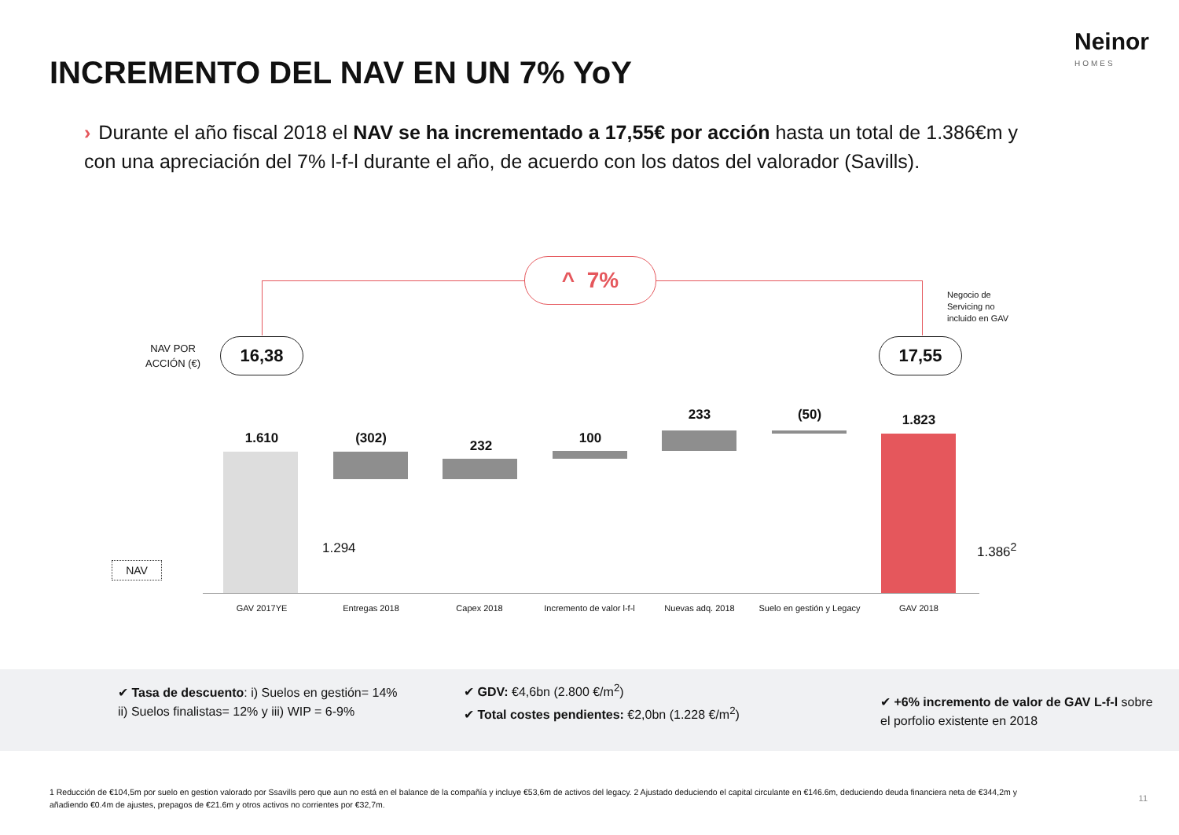Neinor
HOMES
INCREMENTO DEL NAV EN UN 7% YoY
› Durante el año fiscal 2018 el NAV se ha incrementado a 17,55€ por acción hasta un total de 1.386€m y con una apreciación del 7% l-f-l durante el año, de acuerdo con los datos del valorador (Savills).
^ 7%
Negocio de
Servicing no
incluido en GAV
NAV POR
ACCIÓN (€)
16,38 17,55
1.610 (302) 232 100
233 (50) 1.823
1.294 1.386<sup>2</sup>
NAV
GAV 2017YE Entregas 2018 Capex 2018
Incremento de valor l-f-l
Nuevas adq. 2018
Suelo en gestión y Legacy
GAV 2018
✔ Tasa de descuento: i) Suelos en gestión= 14% ii) Suelos finalistas= 12% y iii) WIP = 6-9%
✔ GDV: €4,6bn (2.800 €/m<sup>2</sup>)
✔ Total costes pendientes: €2,0bn (1.228 €/m<sup>2</sup>)
✔ +6% incremento de valor de GAV L-f-l sobre el porfolio existente en 2018
1 Reducción de €104,5m por suelo en gestion valorado por Ssavills pero que aun no está en el balance de la compañía y incluye €53,6m de activos del legacy. 2 Ajustado deduciendo el capital circulante en €146.6m, deduciendo deuda financiera neta de €344,2m y añadiendo €0.4m de ajustes, prepagos de €21.6m y otros activos no corrientes por €32,7m.
11